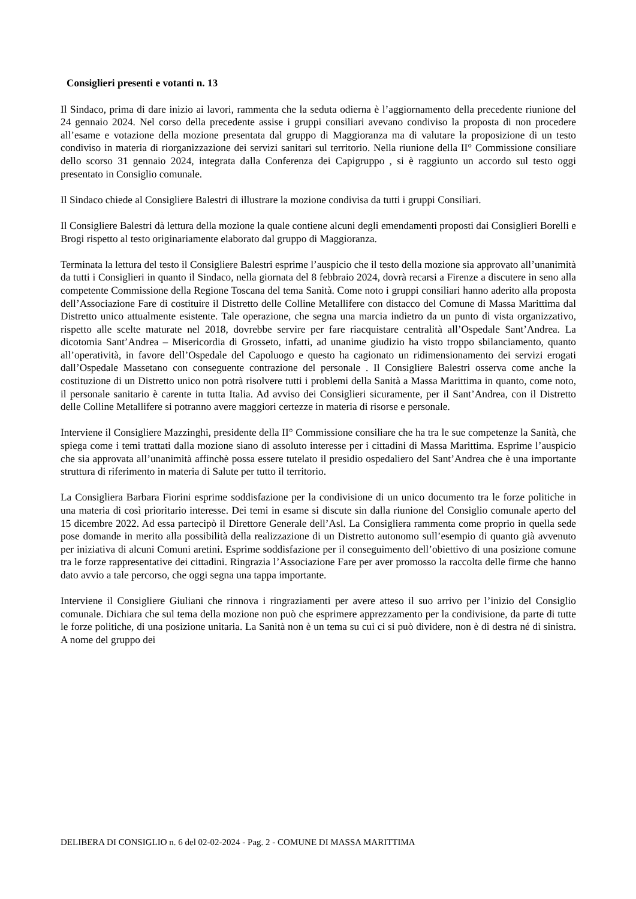Consiglieri presenti e votanti n. 13
Il Sindaco, prima di dare inizio ai lavori, rammenta che la seduta odierna è l’aggiornamento della precedente riunione del 24 gennaio 2024. Nel corso della precedente assise i gruppi consiliari avevano condiviso la proposta di non procedere all’esame e votazione della mozione presentata dal gruppo di Maggioranza ma di valutare la proposizione di un testo condiviso in materia di riorganizzazione dei servizi sanitari sul territorio. Nella riunione della II° Commissione consiliare dello scorso 31 gennaio 2024, integrata dalla Conferenza dei Capigruppo , si è raggiunto un accordo sul testo oggi presentato in Consiglio comunale.
Il Sindaco chiede al Consigliere Balestri di illustrare la mozione condivisa da tutti i gruppi Consiliari.
Il Consigliere Balestri dà lettura della mozione la quale contiene alcuni degli emendamenti proposti dai Consiglieri Borelli e Brogi rispetto al testo originariamente elaborato dal gruppo di Maggioranza.
Terminata la lettura del testo il Consigliere Balestri esprime l’auspicio che il testo della mozione sia approvato all’unanimità da tutti i Consiglieri in quanto il Sindaco, nella giornata del 8 febbraio 2024, dovrà recarsi a Firenze a discutere in seno alla competente Commissione della Regione Toscana del tema Sanità. Come noto i gruppi consiliari hanno aderito alla proposta dell’Associazione Fare di costituire il Distretto delle Colline Metallifere con distacco del Comune di Massa Marittima dal Distretto unico attualmente esistente. Tale operazione, che segna una marcia indietro da un punto di vista organizzativo, rispetto alle scelte maturate nel 2018, dovrebbe servire per fare riacquistare centralità all’Ospedale Sant’Andrea. La dicotomia Sant’Andrea – Misericordia di Grosseto, infatti, ad unanime giudizio ha visto troppo sbilanciamento, quanto all’operatività, in favore dell’Ospedale del Capoluogo e questo ha cagionato un ridimensionamento dei servizi erogati dall’Ospedale Massetano con conseguente contrazione del personale . Il Consigliere Balestri osserva come anche la costituzione di un Distretto unico non potrà risolvere tutti i problemi della Sanità a Massa Marittima in quanto, come noto, il personale sanitario è carente in tutta Italia. Ad avviso dei Consiglieri sicuramente, per il Sant’Andrea, con il Distretto delle Colline Metallifere si potranno avere maggiori certezze in materia di risorse e personale.
Interviene il Consigliere Mazzinghi, presidente della II° Commissione consiliare che ha tra le sue competenze la Sanità, che spiega come i temi trattati dalla mozione siano di assoluto interesse per i cittadini di Massa Marittima. Esprime l’auspicio che sia approvata all’unanimità affinchè possa essere tutelato il presidio ospedaliero del Sant’Andrea che è una importante struttura di riferimento in materia di Salute per tutto il territorio.
La Consigliera Barbara Fiorini esprime soddisfazione per la condivisione di un unico documento tra le forze politiche in una materia di così prioritario interesse. Dei temi in esame si discute sin dalla riunione del Consiglio comunale aperto del 15 dicembre 2022. Ad essa partecipò il Direttore Generale dell’Asl. La Consigliera rammenta come proprio in quella sede pose domande in merito alla possibilità della realizzazione di un Distretto autonomo sull’esempio di quanto già avvenuto per iniziativa di alcuni Comuni aretini. Esprime soddisfazione per il conseguimento dell’obiettivo di una posizione comune tra le forze rappresentative dei cittadini. Ringrazia l’Associazione Fare per aver promosso la raccolta delle firme che hanno dato avvio a tale percorso, che oggi segna una tappa importante.
Interviene il Consigliere Giuliani che rinnova i ringraziamenti per avere atteso il suo arrivo per l’inizio del Consiglio comunale. Dichiara che sul tema della mozione non può che esprimere apprezzamento per la condivisione, da parte di tutte le forze politiche, di una posizione unitaria. La Sanità non è un tema su cui ci si può dividere, non è di destra né di sinistra. A nome del gruppo dei
DELIBERA DI CONSIGLIO n. 6 del 02-02-2024 - Pag. 2 - COMUNE DI MASSA MARITTIMA